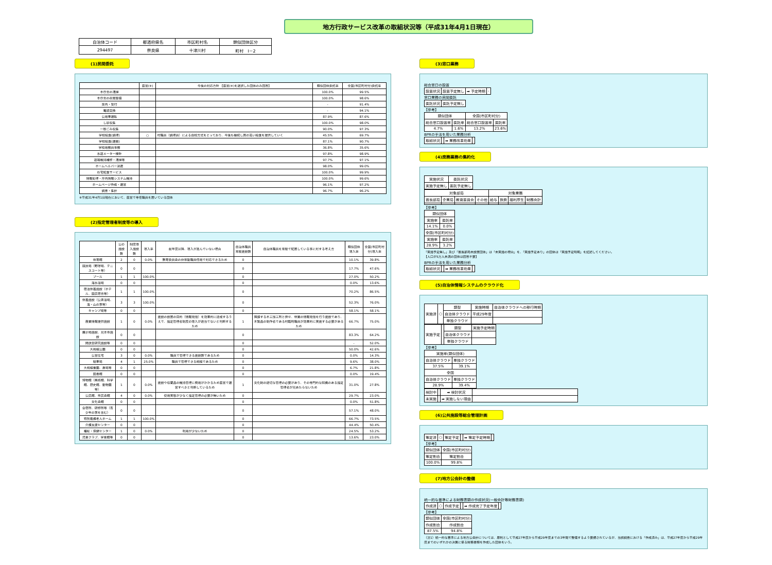地方行政サービス改革の取組状況等（平成31年4月1日現在）
| 自治体コード | 都道府県名 | 市区町村名 | 類似団体区分 |
| --- | --- | --- | --- |
| 294497 | 奈良県 | 十津川村 | 町村 Ⅰ－2 |
(1)民間委託
| | 直営(※) | 今後の対応方針 【直営(※)を選択した団体のみ回答】 | 類似団体委託率 | 全国(市区町村分)委託率 |
| --- | --- | --- | --- | --- |
| 本庁舎の清掃 | | | 100.0% | 99.5% |
| 本庁舎の夜間警備 | | | 100.0% | 98.6% |
| 案内・受付 | | | - | 91.4% |
| 電話交換 | | | - | 94.1% |
| 公用車運転 | | | 87.9% | 87.6% |
| し尿収集 | | | 100.0% | 98.0% |
| 一般ごみ収集 | | | 90.0% | 97.3% |
| 学校給食(調理) | ○ | 村職員（調理員）による自校方式をとっており、今後も継続し質の高い給食を提供していく | 45.5% | 69.7% |
| 学校給食(運搬) | | | 87.1% | 90.7% |
| 学校用務員事務 | | | 36.8% | 35.6% |
| 水道メーター検針 | | | 97.8% | 98.9% |
| 道路維持補修・清掃等 | | | 97.7% | 97.1% |
| ホームヘルパー派遣 | | | 98.0% | 99.0% |
| 在宅配食サービス | | | 100.0% | 99.9% |
| 情報処理・庁内情報システム維持 | | | 100.0% | 99.6% |
| ホームページ作成・運営 | | | 96.1% | 97.2% |
| 調査・集計 | | | 96.7% | 96.2% |
※平成31年4月1日現在において、直営で専任職員を置いている団体
(2)指定管理者制度等の導入
| | 公の施設数 | 制度導入施設数 | 導入率 | 前年度以降、導入が進んでいない理由 | 自治体職員常駐施設数 | 自治体職員を常駐で配置している事に対する考え方 | 類似団体導入率 | 全国(市区町村分)導入率 |
| --- | --- | --- | --- | --- | --- | --- | --- | --- |
| 体育館 | 2 | 0 | 0.0% | 教育委員会の非常勤職員任用で対応できるため | 0 | | 10.1% | 39.8% |
| 競技場（野球場、テニスコート等） | 0 | 0 | | | 0 | | 17.7% | 47.6% |
| プール | 1 | 1 | 100.0% | | 0 | | 27.0% | 50.2% |
| 海水浴場 | 0 | 0 | | | 0 | | 0.0% | 13.6% |
| 宿泊休養施設（ホテル、国民宿舎等） | 1 | 1 | 100.0% | | 0 | | 70.2% | 86.5% |
| 休養施設（公衆浴場、海・山の家等） | 3 | 3 | 100.0% | | 0 | | 52.3% | 76.0% |
| キャンプ場等 | 0 | 0 | | | 0 | | 58.1% | 58.1% |
| 産業情報提供施設 | 1 | 0 | 0.0% | 施設の設置の目的（情報発信）を効果的に達成するうえで、指定管理者制度の導入が適当でないと判断するため | 1 | 隣接する木工加工所と併せ、林業の情報発信を行う施設であり、木製品の制作者である村臨時職員が効果的に実施する必要があるため | 66.7% | 75.0% |
| 展示場施設、見本市施設 | 0 | 0 | | | 0 | | 83.3% | 64.2% |
| 開放型研究施設等 | 0 | 0 | | | 0 | | - | 52.0% |
| 大規模公園 | 0 | 0 | | | 0 | | 50.0% | 42.6% |
| 公営住宅 | 3 | 0 | 0.0% | 職員で管理できる施設数であるため | 0 | | 0.0% | 14.3% |
| 駐車場 | 4 | 1 | 25.0% | 職員で管理できる規模であるため | 0 | | 9.6% | 38.0% |
| 大規模霊園、斎場等 | 0 | 0 | | | 0 | | 6.7% | 21.8% |
| 図書館 | 0 | 0 | | | 0 | | 0.0% | 19.4% |
| 博物館（美術館、科学館、歴史館、動物園等） | 1 | 0 | 0.0% | 施設や収蔵品の維持管理に費用がかかるため直営で運営すべきと判断しているため | 1 | 文化財の適切な管理の必要があり、その専門的な知識のある指定管理者が見あたらないため | 31.0% | 27.8% |
| 公民館、市民会館 | 4 | 0 | 0.0% | 使用実態が少なく指定管理の必要が無いため | 0 | | 29.7% | 23.0% |
| 文化会館 | 0 | 0 | | | 0 | | 0.0% | 51.8% |
| 合宿所、研修所等（青少年の家を含む） | 0 | 0 | | | 0 | | 57.1% | 48.0% |
| 特別養護老人ホーム | 1 | 1 | 100.0% | | 0 | | 66.7% | 73.5% |
| 介護支援センター | 0 | 0 | | | 0 | | 44.4% | 50.4% |
| 福祉・保健センター | 1 | 0 | 0.0% | 利用が少ないため | 0 | | 24.5% | 53.2% |
| 児童クラブ、学童館等 | 0 | 0 | | | 0 | | 13.6% | 23.0% |
(3)窓口業務
総合窓口の設置
| 設置状況 | 設置予定無し | ➡ 予定時期 | - |
窓口業務の民間委託
| 委託状況 | 委託予定無し |
【参考】
| 類似団体 | | 全国(市区町村分) | |
| --- | --- | --- | --- |
| 総合窓口設置率 | 委託率 | 総合窓口設置率 | 委託率 |
| 4.7% | 1.6% | 13.2% | 23.6% |
BPRの手法を用いた業務分析
| 取組状況 | | ➡ 業務改革効果 | |
(4)庶務業務の集約化
| 実施状況 | 委託状況 |
| 実施予定無し | 委託予定無し |
| 対象部局 | | | | 対象業務 | | | |
| --- | --- | --- | --- | --- | --- | --- | --- |
| 首長部局 | 企業局 | 教育委員会 | その他 | 給与 | 旅費 | 福利厚生 | 財務会計 |
【参考】
| 類似団体 | |
| --- | --- |
| 実施率 | 委託率 |
| 14.1% | 0.0% |
| 全国(市区町村分) | |
| 実施率 | 委託率 |
| 28.9% | 3.2% |
「実施予定無し」及び「首長部局未設置団体」は「未実施の理由」を、「実施予定あり」の団体は「実施予定時期」を記述してください。
【人口が5万人未満の団体は回答不要】
BPRの手法を用いた業務分析
| 取組状況 | | ➡ 業務改革効果 | |
(5)自治体情報システムのクラウド化
| 実施済 | ○ | 類型 | 実施時期 | 自治体クラウドへの移行時期 |
| | | 自治体クラウド | 平成29年度 | |
| | | 単独クラウド | | |
| 実施予定 | | 類型 | 実施予定時期 |
| | | 自治体クラウド | |
| | | 単独クラウド | |
【参考】
| 実施率(類似団体) | |
| --- | --- |
| 自治体クラウド | 単独クラウド |
| 37.5% | 39.1% |
| 全国 | |
| 自治体クラウド | 単独クラウド |
| 28.9% | 39.4% |
| 検討中 | | ➡ 検討状況 | |
| 未実施 | | ➡ 実施しない理由 | |
(6)公共施設等総合管理計画
| 策定済 | ○ | 策定予定 | | ➡ 策定予定時期 | |
【参考】
| 類似団体 | 全国(市区町村分) |
| --- | --- |
| 策定割合 | 策定割合 |
| 100.0% | 99.8% |
(7)地方公会計の整備
統一的な基準による財務書類の作成状況(一般会計等財務書類)
| 作成済 | ○ | 作成予定 | | ➡ 作成完了予定年度 | |
【参考】
| 類似団体 | 全国(市区町村分) |
| --- | --- |
| 作成割合 | 作成割合 |
| 87.5% | 94.8% |
（注1）統一的な基準による地方公会計については、原則として平成27年度から平成29年度までの3年間で整備するよう要請されているが、当該調査における「作成済み」は、平成27年度から平成29年度までのいずれかの決算に係る財務書類を作成した団体をいう。